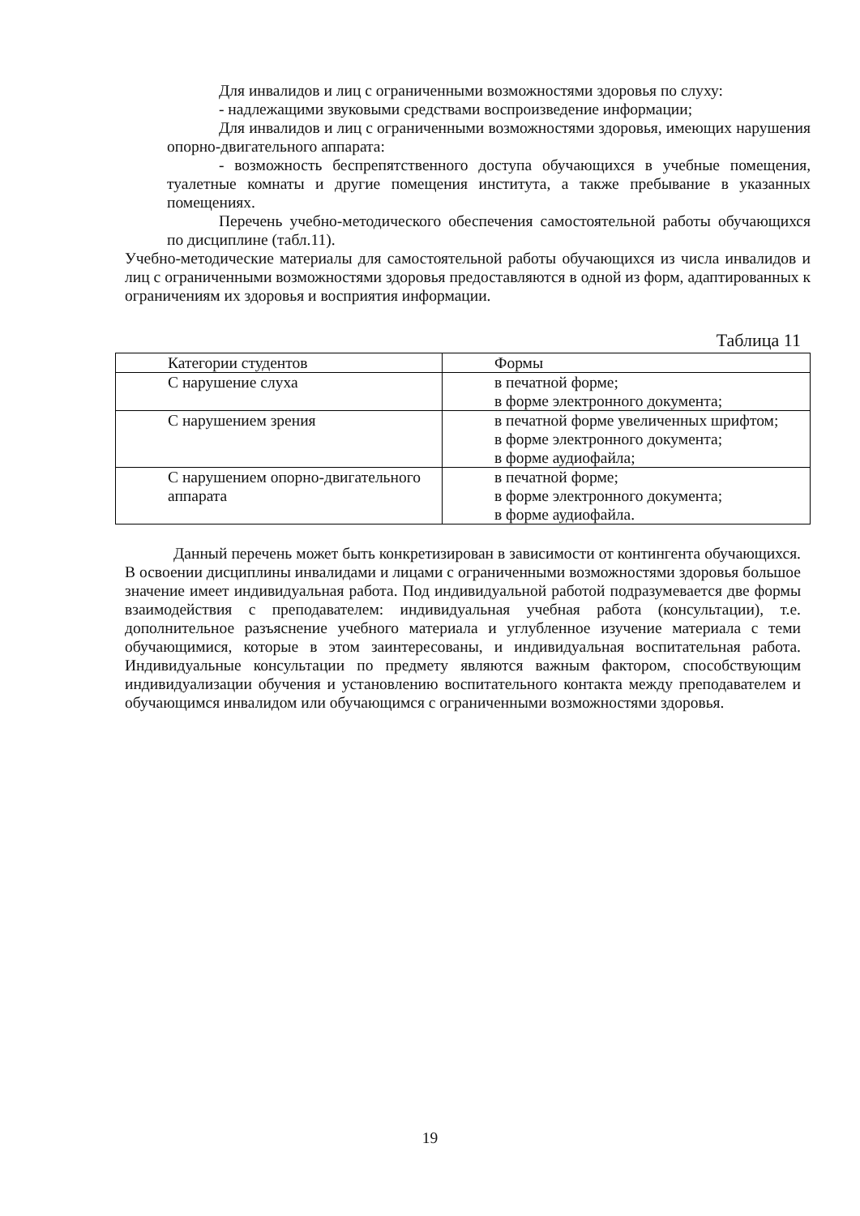Для инвалидов и лиц с ограниченными возможностями здоровья по слуху:
- надлежащими звуковыми средствами воспроизведение информации;
Для инвалидов и лиц с ограниченными возможностями здоровья, имеющих нарушения опорно-двигательного аппарата:
- возможность беспрепятственного доступа обучающихся в учебные помещения, туалетные комнаты и другие помещения института, а также пребывание в указанных помещениях.
Перечень учебно-методического обеспечения самостоятельной работы обучающихся по дисциплине (табл.11).
Учебно-методические материалы для самостоятельной работы обучающихся из числа инвалидов и лиц с ограниченными возможностями здоровья предоставляются в одной из форм, адаптированных к ограничениям их здоровья и восприятия информации.
Таблица 11
| Категории студентов | Формы |
| С нарушение слуха | в печатной форме; в форме электронного документа; |
| С нарушением зрения | в печатной форме увеличенных шрифтом; в форме электронного документа; в форме аудиофайла; |
| С нарушением опорно-двигательного аппарата | в печатной форме; в форме электронного документа; в форме аудиофайла. |
Данный перечень может быть конкретизирован в зависимости от контингента обучающихся. В освоении дисциплины инвалидами и лицами с ограниченными возможностями здоровья большое значение имеет индивидуальная работа. Под индивидуальной работой подразумевается две формы взаимодействия с преподавателем: индивидуальная учебная работа (консультации), т.е. дополнительное разъяснение учебного материала и углубленное изучение материала с теми обучающимися, которые в этом заинтересованы, и индивидуальная воспитательная работа. Индивидуальные консультации по предмету являются важным фактором, способствующим индивидуализации обучения и установлению воспитательного контакта между преподавателем и обучающимся инвалидом или обучающимся с ограниченными возможностями здоровья.
19